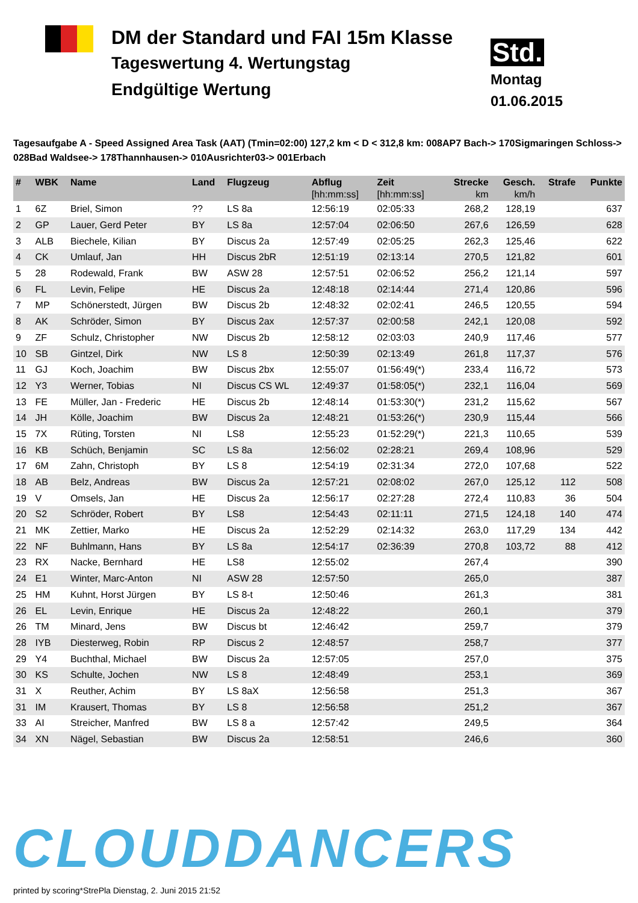DM der Standard und FAI 15m Klasse
Tageswertung 4. Wertungstag
Endgültige Wertung
Std.
Montag
01.06.2015
Tagesaufgabe A - Speed Assigned Area Task (AAT) (Tmin=02:00) 127,2 km < D < 312,8 km: 008AP7 Bach-> 170Sigmaringen Schloss-> 028Bad Waldsee-> 178Thannhausen-> 010Ausrichter03-> 001Erbach
| # | WBK | Name | Land | Flugzeug | Abflug | Zeit | Strecke | Gesch. | Strafe | Punkte |
| --- | --- | --- | --- | --- | --- | --- | --- | --- | --- | --- |
| | | | | | [hh:mm:ss] | [hh:mm:ss] | km | km/h | | |
| 1 | 6Z | Briel, Simon | ?? | LS 8a | 12:56:19 | 02:05:33 | 268,2 | 128,19 | | 637 |
| 2 | GP | Lauer, Gerd Peter | BY | LS 8a | 12:57:04 | 02:06:50 | 267,6 | 126,59 | | 628 |
| 3 | ALB | Biechele, Kilian | BY | Discus 2a | 12:57:49 | 02:05:25 | 262,3 | 125,46 | | 622 |
| 4 | CK | Umlauf, Jan | HH | Discus 2bR | 12:51:19 | 02:13:14 | 270,5 | 121,82 | | 601 |
| 5 | 28 | Rodewald, Frank | BW | ASW 28 | 12:57:51 | 02:06:52 | 256,2 | 121,14 | | 597 |
| 6 | FL | Levin, Felipe | HE | Discus 2a | 12:48:18 | 02:14:44 | 271,4 | 120,86 | | 596 |
| 7 | MP | Schönerstedt, Jürgen | BW | Discus 2b | 12:48:32 | 02:02:41 | 246,5 | 120,55 | | 594 |
| 8 | AK | Schröder, Simon | BY | Discus 2ax | 12:57:37 | 02:00:58 | 242,1 | 120,08 | | 592 |
| 9 | ZF | Schulz, Christopher | NW | Discus 2b | 12:58:12 | 02:03:03 | 240,9 | 117,46 | | 577 |
| 10 | SB | Gintzel, Dirk | NW | LS 8 | 12:50:39 | 02:13:49 | 261,8 | 117,37 | | 576 |
| 11 | GJ | Koch, Joachim | BW | Discus 2bx | 12:55:07 | 01:56:49(*) | 233,4 | 116,72 | | 573 |
| 12 | Y3 | Werner, Tobias | NI | Discus CS WL | 12:49:37 | 01:58:05(*) | 232,1 | 116,04 | | 569 |
| 13 | FE | Müller, Jan - Frederic | HE | Discus 2b | 12:48:14 | 01:53:30(*) | 231,2 | 115,62 | | 567 |
| 14 | JH | Kölle, Joachim | BW | Discus 2a | 12:48:21 | 01:53:26(*) | 230,9 | 115,44 | | 566 |
| 15 | 7X | Rüting, Torsten | NI | LS8 | 12:55:23 | 01:52:29(*) | 221,3 | 110,65 | | 539 |
| 16 | KB | Schüch, Benjamin | SC | LS 8a | 12:56:02 | 02:28:21 | 269,4 | 108,96 | | 529 |
| 17 | 6M | Zahn, Christoph | BY | LS 8 | 12:54:19 | 02:31:34 | 272,0 | 107,68 | | 522 |
| 18 | AB | Belz, Andreas | BW | Discus 2a | 12:57:21 | 02:08:02 | 267,0 | 125,12 | 112 | 508 |
| 19 | V | Omsels, Jan | HE | Discus 2a | 12:56:17 | 02:27:28 | 272,4 | 110,83 | 36 | 504 |
| 20 | S2 | Schröder, Robert | BY | LS8 | 12:54:43 | 02:11:11 | 271,5 | 124,18 | 140 | 474 |
| 21 | MK | Zettier, Marko | HE | Discus 2a | 12:52:29 | 02:14:32 | 263,0 | 117,29 | 134 | 442 |
| 22 | NF | Buhlmann, Hans | BY | LS 8a | 12:54:17 | 02:36:39 | 270,8 | 103,72 | 88 | 412 |
| 23 | RX | Nacke, Bernhard | HE | LS8 | 12:55:02 | | 267,4 | | | 390 |
| 24 | E1 | Winter, Marc-Anton | NI | ASW 28 | 12:57:50 | | 265,0 | | | 387 |
| 25 | HM | Kuhnt, Horst Jürgen | BY | LS 8-t | 12:50:46 | | 261,3 | | | 381 |
| 26 | EL | Levin, Enrique | HE | Discus 2a | 12:48:22 | | 260,1 | | | 379 |
| 26 | TM | Minard, Jens | BW | Discus bt | 12:46:42 | | 259,7 | | | 379 |
| 28 | IYB | Diesterweg, Robin | RP | Discus 2 | 12:48:57 | | 258,7 | | | 377 |
| 29 | Y4 | Buchthal, Michael | BW | Discus 2a | 12:57:05 | | 257,0 | | | 375 |
| 30 | KS | Schulte, Jochen | NW | LS 8 | 12:48:49 | | 253,1 | | | 369 |
| 31 | X | Reuther, Achim | BY | LS 8aX | 12:56:58 | | 251,3 | | | 367 |
| 31 | IM | Krausert, Thomas | BY | LS 8 | 12:56:58 | | 251,2 | | | 367 |
| 33 | AI | Streicher, Manfred | BW | LS 8 a | 12:57:42 | | 249,5 | | | 364 |
| 34 | XN | Nägel, Sebastian | BW | Discus 2a | 12:58:51 | | 246,6 | | | 360 |
CLOUDDANCERS
printed by scoring*StrePla Dienstag, 2. Juni 2015 21:52